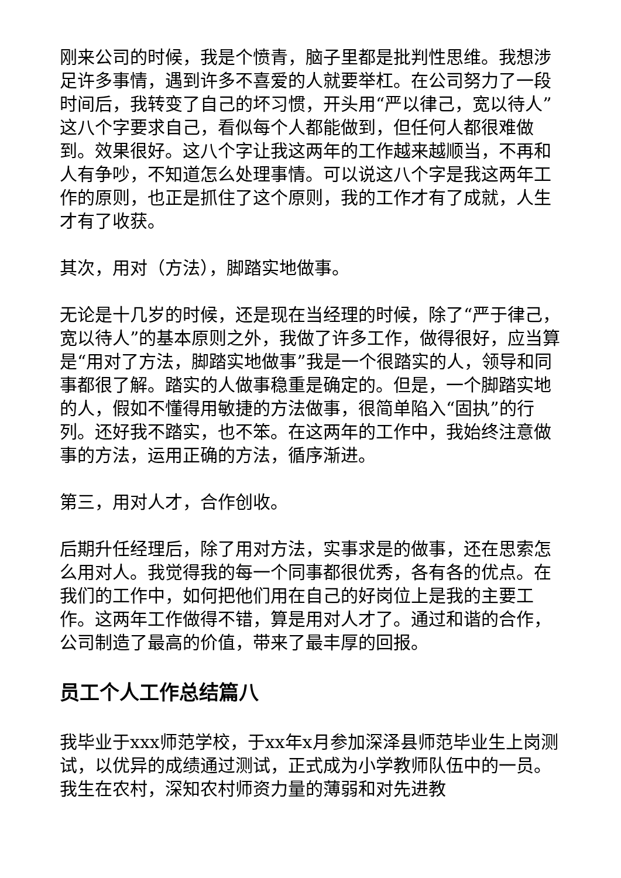刚来公司的时候，我是个愤青，脑子里都是批判性思维。我想涉足许多事情，遇到许多不喜爱的人就要举杠。在公司努力了一段时间后，我转变了自己的坏习惯，开头用“严以律己，宽以待人”这八个字要求自己，看似每个人都能做到，但任何人都很难做到。效果很好。这八个字让我这两年的工作越来越顺当，不再和人有争吵，不知道怎么处理事情。可以说这八个字是我这两年工作的原则，也正是抓住了这个原则，我的工作才有了成就，人生才有了收获。
其次，用对（方法），脚踏实地做事。
无论是十几岁的时候，还是现在当经理的时候，除了“严于律己，宽以待人”的基本原则之外，我做了许多工作，做得很好，应当算是“用对了方法，脚踏实地做事”我是一个很踏实的人，领导和同事都很了解。踏实的人做事稳重是确定的。但是，一个脚踏实地的人，假如不懂得用敏捷的方法做事，很简单陷入“固执”的行列。还好我不踏实，也不笨。在这两年的工作中，我始终注意做事的方法，运用正确的方法，循序渐进。
第三，用对人才，合作创收。
后期升任经理后，除了用对方法，实事求是的做事，还在思索怎么用对人。我觉得我的每一个同事都很优秀，各有各的优点。在我们的工作中，如何把他们用在自己的好岗位上是我的主要工作。这两年工作做得不错，算是用对人才了。通过和谐的合作，公司制造了最高的价值，带来了最丰厚的回报。
员工个人工作总结篇八
我毕业于xxx师范学校，于xx年x月参加深泽县师范毕业生上岗测试，以优异的成绩通过测试，正式成为小学教师队伍中的一员。我生在农村，深知农村师资力量的薄弱和对先进教